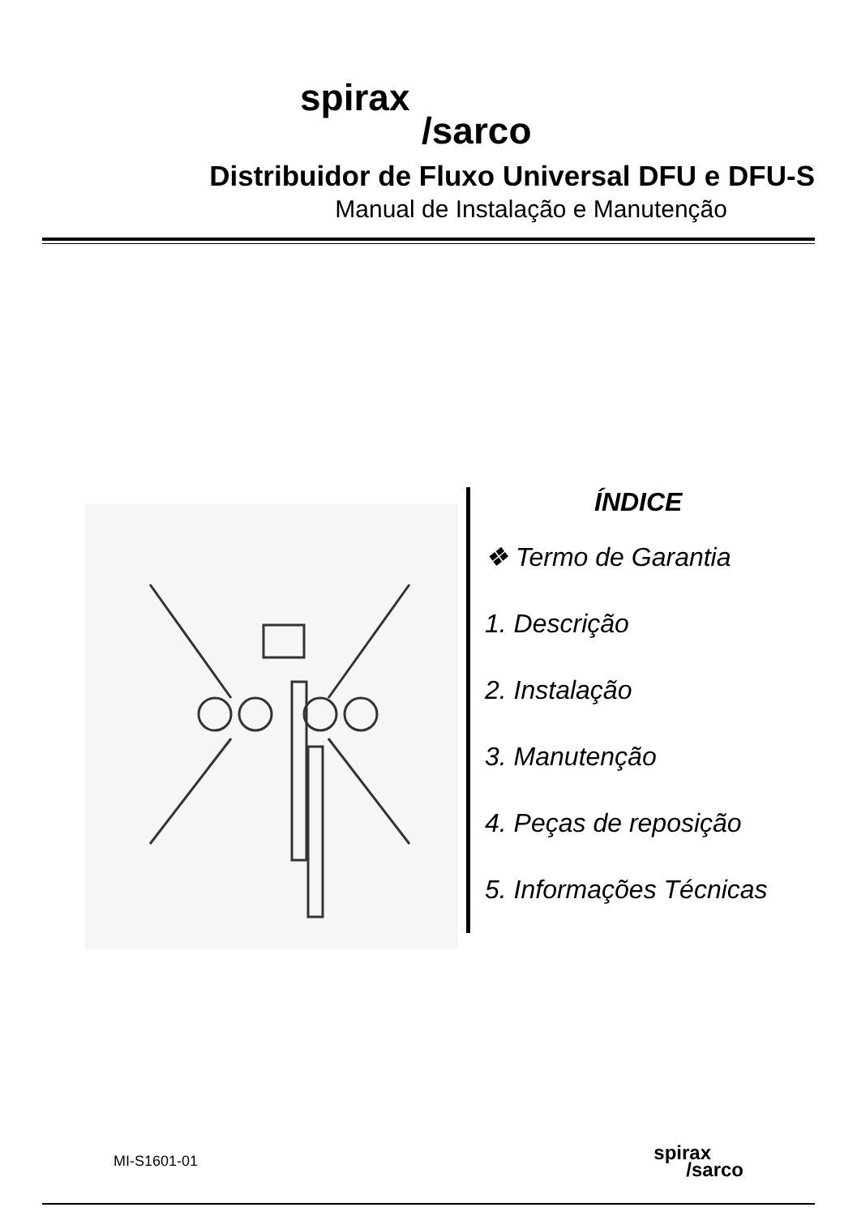spirax
/sarco
Distribuidor de Fluxo Universal DFU e DFU-S
Manual de Instalação e Manutenção
ÍNDICE
❖ Termo de Garantia
1. Descrição
2. Instalação
3. Manutenção
4. Peças de reposição
5. Informações Técnicas
MI-S1601-01 spirax
/sarco